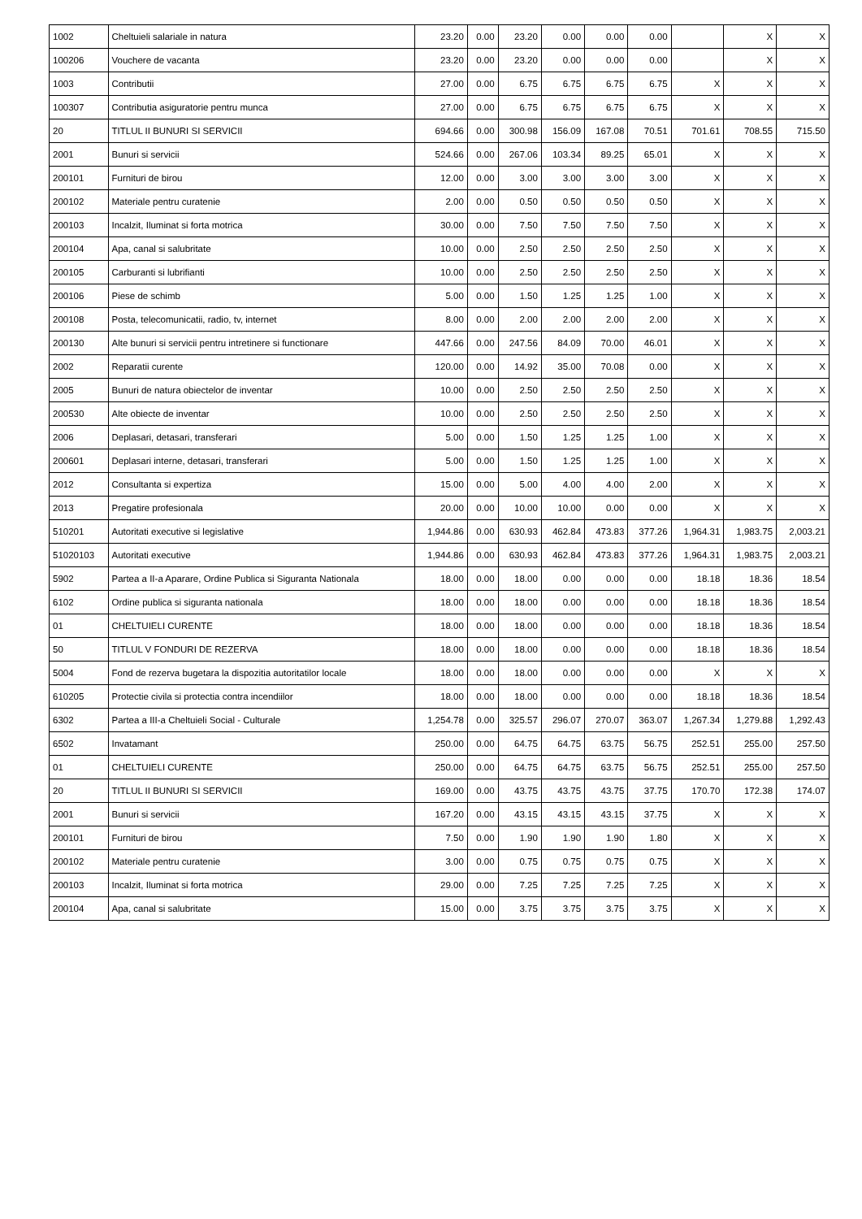| 1002 | Cheltuieli salariale in natura | 23.20 | 0.00 | 23.20 | 0.00 | 0.00 | 0.00 | | X | X |
| 100206 | Vouchere de vacanta | 23.20 | 0.00 | 23.20 | 0.00 | 0.00 | 0.00 | | X | X |
| 1003 | Contributii | 27.00 | 0.00 | 6.75 | 6.75 | 6.75 | 6.75 | X | X | X |
| 100307 | Contributia asiguratorie pentru munca | 27.00 | 0.00 | 6.75 | 6.75 | 6.75 | 6.75 | X | X | X |
| 20 | TITLUL II BUNURI SI SERVICII | 694.66 | 0.00 | 300.98 | 156.09 | 167.08 | 70.51 | 701.61 | 708.55 | 715.50 |
| 2001 | Bunuri si servicii | 524.66 | 0.00 | 267.06 | 103.34 | 89.25 | 65.01 | X | X | X |
| 200101 | Furnituri de birou | 12.00 | 0.00 | 3.00 | 3.00 | 3.00 | 3.00 | X | X | X |
| 200102 | Materiale pentru curatenie | 2.00 | 0.00 | 0.50 | 0.50 | 0.50 | 0.50 | X | X | X |
| 200103 | Incalzit, Iluminat si forta motrica | 30.00 | 0.00 | 7.50 | 7.50 | 7.50 | 7.50 | X | X | X |
| 200104 | Apa, canal si salubritate | 10.00 | 0.00 | 2.50 | 2.50 | 2.50 | 2.50 | X | X | X |
| 200105 | Carburanti si lubrifianti | 10.00 | 0.00 | 2.50 | 2.50 | 2.50 | 2.50 | X | X | X |
| 200106 | Piese de schimb | 5.00 | 0.00 | 1.50 | 1.25 | 1.25 | 1.00 | X | X | X |
| 200108 | Posta, telecomunicatii, radio, tv, internet | 8.00 | 0.00 | 2.00 | 2.00 | 2.00 | 2.00 | X | X | X |
| 200130 | Alte bunuri si servicii pentru intretinere si functionare | 447.66 | 0.00 | 247.56 | 84.09 | 70.00 | 46.01 | X | X | X |
| 2002 | Reparatii curente | 120.00 | 0.00 | 14.92 | 35.00 | 70.08 | 0.00 | X | X | X |
| 2005 | Bunuri de natura obiectelor de inventar | 10.00 | 0.00 | 2.50 | 2.50 | 2.50 | 2.50 | X | X | X |
| 200530 | Alte obiecte de inventar | 10.00 | 0.00 | 2.50 | 2.50 | 2.50 | 2.50 | X | X | X |
| 2006 | Deplasari, detasari, transferari | 5.00 | 0.00 | 1.50 | 1.25 | 1.25 | 1.00 | X | X | X |
| 200601 | Deplasari interne, detasari, transferari | 5.00 | 0.00 | 1.50 | 1.25 | 1.25 | 1.00 | X | X | X |
| 2012 | Consultanta si expertiza | 15.00 | 0.00 | 5.00 | 4.00 | 4.00 | 2.00 | X | X | X |
| 2013 | Pregatire profesionala | 20.00 | 0.00 | 10.00 | 10.00 | 0.00 | 0.00 | X | X | X |
| 510201 | Autoritati executive si legislative | 1,944.86 | 0.00 | 630.93 | 462.84 | 473.83 | 377.26 | 1,964.31 | 1,983.75 | 2,003.21 |
| 51020103 | Autoritati executive | 1,944.86 | 0.00 | 630.93 | 462.84 | 473.83 | 377.26 | 1,964.31 | 1,983.75 | 2,003.21 |
| 5902 | Partea a II-a Aparare, Ordine Publica si Siguranta Nationala | 18.00 | 0.00 | 18.00 | 0.00 | 0.00 | 0.00 | 18.18 | 18.36 | 18.54 |
| 6102 | Ordine publica si siguranta nationala | 18.00 | 0.00 | 18.00 | 0.00 | 0.00 | 0.00 | 18.18 | 18.36 | 18.54 |
| 01 | CHELTUIELI CURENTE | 18.00 | 0.00 | 18.00 | 0.00 | 0.00 | 0.00 | 18.18 | 18.36 | 18.54 |
| 50 | TITLUL V FONDURI DE REZERVA | 18.00 | 0.00 | 18.00 | 0.00 | 0.00 | 0.00 | 18.18 | 18.36 | 18.54 |
| 5004 | Fond de rezerva bugetara la dispozitia autoritatilor locale | 18.00 | 0.00 | 18.00 | 0.00 | 0.00 | 0.00 | X | X | X |
| 610205 | Protectie civila si protectia contra incendiilor | 18.00 | 0.00 | 18.00 | 0.00 | 0.00 | 0.00 | 18.18 | 18.36 | 18.54 |
| 6302 | Partea a III-a Cheltuieli Social - Culturale | 1,254.78 | 0.00 | 325.57 | 296.07 | 270.07 | 363.07 | 1,267.34 | 1,279.88 | 1,292.43 |
| 6502 | Invatamant | 250.00 | 0.00 | 64.75 | 64.75 | 63.75 | 56.75 | 252.51 | 255.00 | 257.50 |
| 01 | CHELTUIELI CURENTE | 250.00 | 0.00 | 64.75 | 64.75 | 63.75 | 56.75 | 252.51 | 255.00 | 257.50 |
| 20 | TITLUL II BUNURI SI SERVICII | 169.00 | 0.00 | 43.75 | 43.75 | 43.75 | 37.75 | 170.70 | 172.38 | 174.07 |
| 2001 | Bunuri si servicii | 167.20 | 0.00 | 43.15 | 43.15 | 43.15 | 37.75 | X | X | X |
| 200101 | Furnituri de birou | 7.50 | 0.00 | 1.90 | 1.90 | 1.90 | 1.80 | X | X | X |
| 200102 | Materiale pentru curatenie | 3.00 | 0.00 | 0.75 | 0.75 | 0.75 | 0.75 | X | X | X |
| 200103 | Incalzit, Iluminat si forta motrica | 29.00 | 0.00 | 7.25 | 7.25 | 7.25 | 7.25 | X | X | X |
| 200104 | Apa, canal si salubritate | 15.00 | 0.00 | 3.75 | 3.75 | 3.75 | 3.75 | X | X | X |